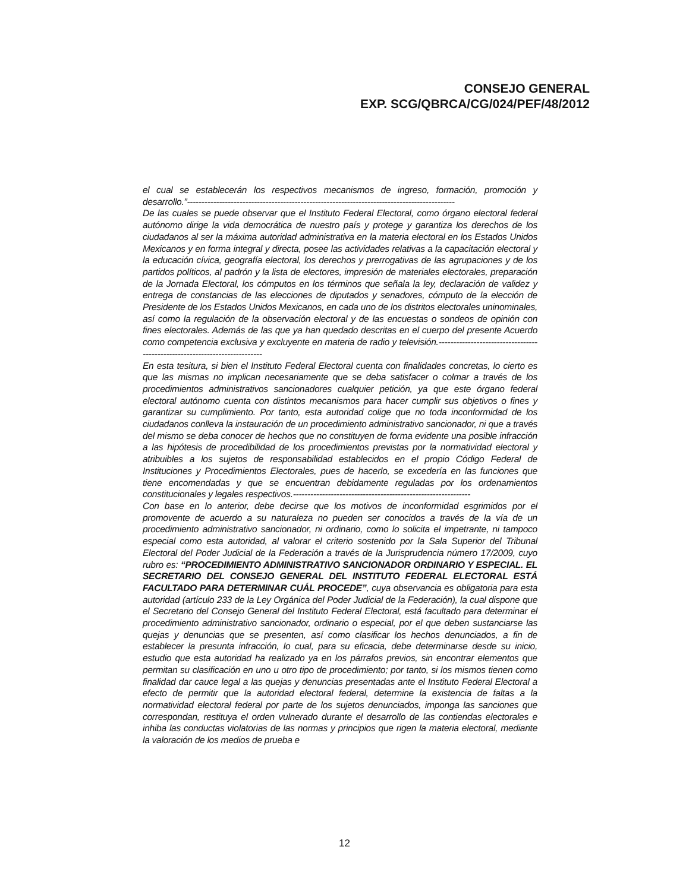CONSEJO GENERAL
EXP. SCG/QBRCA/CG/024/PEF/48/2012
el cual se establecerán los respectivos mecanismos de ingreso, formación, promoción y desarrollo.”--------------------------------------------------------------------------------------------
De las cuales se puede observar que el Instituto Federal Electoral, como órgano electoral federal autónomo dirige la vida democrática de nuestro país y protege y garantiza los derechos de los ciudadanos al ser la máxima autoridad administrativa en la materia electoral en los Estados Unidos Mexicanos y en forma integral y directa, posee las actividades relativas a la capacitación electoral y la educación cívica, geografía electoral, los derechos y prerrogativas de las agrupaciones y de los partidos políticos, al padrón y la lista de electores, impresión de materiales electorales, preparación de la Jornada Electoral, los cómputos en los términos que señala la ley, declaración de validez y entrega de constancias de las elecciones de diputados y senadores, cómputo de la elección de Presidente de los Estados Unidos Mexicanos, en cada uno de los distritos electorales uninominales, así como la regulación de la observación electoral y de las encuestas o sondeos de opinión con fines electorales. Además de las que ya han quedado descritas en el cuerpo del presente Acuerdo como competencia exclusiva y excluyente en materia de radio y televisión.---------------------------------------------------------------------------
En esta tesitura, si bien el Instituto Federal Electoral cuenta con finalidades concretas, lo cierto es que las mismas no implican necesariamente que se deba satisfacer o colmar a través de los procedimientos administrativos sancionadores cualquier petición, ya que este órgano federal electoral autónomo cuenta con distintos mecanismos para hacer cumplir sus objetivos o fines y garantizar su cumplimiento. Por tanto, esta autoridad colige que no toda inconformidad de los ciudadanos conlleva la instauración de un procedimiento administrativo sancionador, ni que a través del mismo se deba conocer de hechos que no constituyen de forma evidente una posible infracción a las hipótesis de procedibilidad de los procedimientos previstas por la normatividad electoral y atribuibles a los sujetos de responsabilidad establecidos en el propio Código Federal de Instituciones y Procedimientos Electorales, pues de hacerlo, se excedería en las funciones que tiene encomendadas y que se encuentran debidamente reguladas por los ordenamientos constitucionales y legales respectivos.-------------------------------------------------------------
Con base en lo anterior, debe decirse que los motivos de inconformidad esgrimidos por el promovente de acuerdo a su naturaleza no pueden ser conocidos a través de la vía de un procedimiento administrativo sancionador, ni ordinario, como lo solicita el impetrante, ni tampoco especial como esta autoridad, al valorar el criterio sostenido por la Sala Superior del Tribunal Electoral del Poder Judicial de la Federación a través de la Jurisprudencia número 17/2009, cuyo rubro es: “PROCEDIMIENTO ADMINISTRATIVO SANCIONADOR ORDINARIO Y ESPECIAL. EL SECRETARIO DEL CONSEJO GENERAL DEL INSTITUTO FEDERAL ELECTORAL ESTÁ FACULTADO PARA DETERMINAR CUÁL PROCEDE”, cuya observancia es obligatoria para esta autoridad (artículo 233 de la Ley Orgánica del Poder Judicial de la Federación), la cual dispone que el Secretario del Consejo General del Instituto Federal Electoral, está facultado para determinar el procedimiento administrativo sancionador, ordinario o especial, por el que deben sustanciarse las quejas y denuncias que se presenten, así como clasificar los hechos denunciados, a fin de establecer la presunta infracción, lo cual, para su eficacia, debe determinarse desde su inicio, estudio que esta autoridad ha realizado ya en los párrafos previos, sin encontrar elementos que permitan su clasificación en uno u otro tipo de procedimiento; por tanto, si los mismos tienen como finalidad dar cauce legal a las quejas y denuncias presentadas ante el Instituto Federal Electoral a efecto de permitir que la autoridad electoral federal, determine la existencia de faltas a la normatividad electoral federal por parte de los sujetos denunciados, imponga las sanciones que correspondan, restituya el orden vulnerado durante el desarrollo de las contiendas electorales e inhiba las conductas violatorias de las normas y principios que rigen la materia electoral, mediante la valoración de los medios de prueba e
12